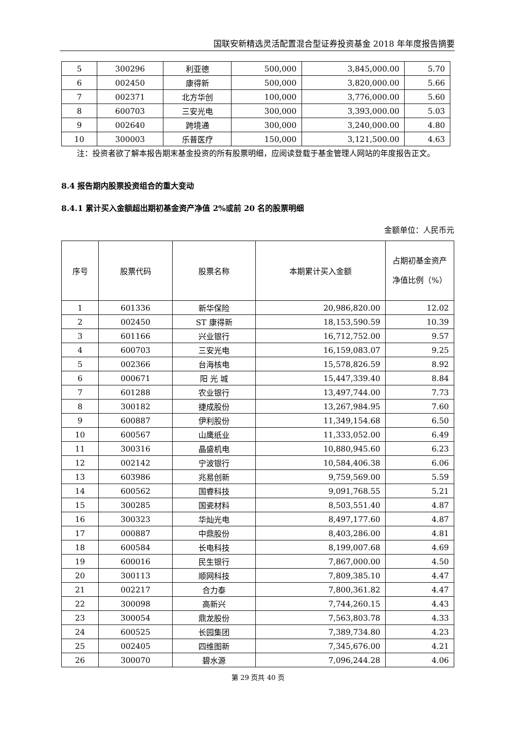国联安新精选灵活配置混合型证券投资基金 2018 年年度报告摘要
| 5 | 300296 | 利亚德 | 500,000 | 3,845,000.00 | 5.70 |
| 6 | 002450 | 康得新 | 500,000 | 3,820,000.00 | 5.66 |
| 7 | 002371 | 北方华创 | 100,000 | 3,776,000.00 | 5.60 |
| 8 | 600703 | 三安光电 | 300,000 | 3,393,000.00 | 5.03 |
| 9 | 002640 | 跨境通 | 300,000 | 3,240,000.00 | 4.80 |
| 10 | 300003 | 乐普医疗 | 150,000 | 3,121,500.00 | 4.63 |
注：投资者欲了解本报告期末基金投资的所有股票明细，应阅读登载于基金管理人网站的年度报告正文。
8.4 报告期内股票投资组合的重大变动
8.4.1 累计买入金额超出期初基金资产净值 2%或前 20 名的股票明细
金额单位：人民币元
| 序号 | 股票代码 | 股票名称 | 本期累计买入金额 | 占期初基金资产净值比例（%） |
| --- | --- | --- | --- | --- |
| 1 | 601336 | 新华保险 | 20,986,820.00 | 12.02 |
| 2 | 002450 | ST 康得新 | 18,153,590.59 | 10.39 |
| 3 | 601166 | 兴业银行 | 16,712,752.00 | 9.57 |
| 4 | 600703 | 三安光电 | 16,159,083.07 | 9.25 |
| 5 | 002366 | 台海核电 | 15,578,826.59 | 8.92 |
| 6 | 000671 | 阳 光 城 | 15,447,339.40 | 8.84 |
| 7 | 601288 | 农业银行 | 13,497,744.00 | 7.73 |
| 8 | 300182 | 捷成股份 | 13,267,984.95 | 7.60 |
| 9 | 600887 | 伊利股份 | 11,349,154.68 | 6.50 |
| 10 | 600567 | 山鹰纸业 | 11,333,052.00 | 6.49 |
| 11 | 300316 | 晶盛机电 | 10,880,945.60 | 6.23 |
| 12 | 002142 | 宁波银行 | 10,584,406.38 | 6.06 |
| 13 | 603986 | 兆易创新 | 9,759,569.00 | 5.59 |
| 14 | 600562 | 国睿科技 | 9,091,768.55 | 5.21 |
| 15 | 300285 | 国瓷材料 | 8,503,551.40 | 4.87 |
| 16 | 300323 | 华灿光电 | 8,497,177.60 | 4.87 |
| 17 | 000887 | 中鼎股份 | 8,403,286.00 | 4.81 |
| 18 | 600584 | 长电科技 | 8,199,007.68 | 4.69 |
| 19 | 600016 | 民生银行 | 7,867,000.00 | 4.50 |
| 20 | 300113 | 顺网科技 | 7,809,385.10 | 4.47 |
| 21 | 002217 | 合力泰 | 7,800,361.82 | 4.47 |
| 22 | 300098 | 高新兴 | 7,744,260.15 | 4.43 |
| 23 | 300054 | 鼎龙股份 | 7,563,803.78 | 4.33 |
| 24 | 600525 | 长园集团 | 7,389,734.80 | 4.23 |
| 25 | 002405 | 四维图新 | 7,345,676.00 | 4.21 |
| 26 | 300070 | 碧水源 | 7,096,244.28 | 4.06 |
第 29 页共 40 页